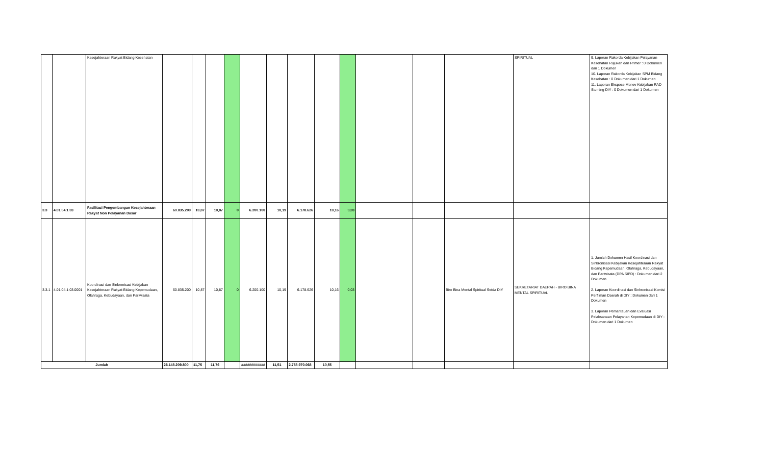| | | Kesejahteraan Rakyat Bidang Kesehatan | | | | | | | | | | | | | SPIRITUAL | 9. Laporan Rakorda Kebijakan Pelayanan Kesehatan Rujukan dan Primer : 0 Dokumen dari 1 Dokumen 10. Laporan Rakorda Kebijakan SPM Bidang Kesehatan : 0 Dokumen dari 1 Dokumen 11. Laporan Ekspose Monev Kebijakan RAD Stunting DIY : 0 Dokumen dari 1 Dokumen |
| 3.3 | 4.01.04.1.03 | Fasilitasi Pengembangan Kesejahteraan Rakyat Non Pelayanan Dasar | 60.835.200 | 10,87 | 10,87 | 0 | 6.200.100 | 10,19 | 6.178.626 | 10,16 | 0,03 | | | | | |
| 3.3.1 | 4.01.04.1.03.0001 | Koordinasi dan Sinkronisasi Kebijakan Kesejahteraan Rakyat Bidang Kepemudaan, Olahraga, Kebudayaan, dan Pariwisata | 60.835.200 | 10,87 | 10,87 | 0 | 6.200.100 | 10,19 | 6.178.626 | 10,16 | 0,03 | | | Biro Bina Mental Spiritual Setda DIY | SEKRETARIAT DAERAH - BIRO BINA MENTAL SPIRITUAL | 1. Jumlah Dokumen Hasil Koordinasi dan Sinkronisasi Kebijakan Kesejahteraan Rakyat Bidang Kepemudaan, Olahraga, Kebudayaan, dan Pariwisata (DPA SIPD) : Dokumen dari 2 Dokumen 2. Laporan Koordinasi dan Sinkronisasi Komisi Perfilman Daerah di DIY : Dokumen dari 1 Dokumen 3. Laporan Pemantauan dan Evaluasi Pelaksanaan Pelayanan Kepemudaan di DIY : Dokumen dari 1 Dokumen |
| Jumlah | | | 26.148.209.800 | 11,75 | 11,76 | | ############ | 11,51 | 2.758.970.068 | 10,55 | | | | | | |